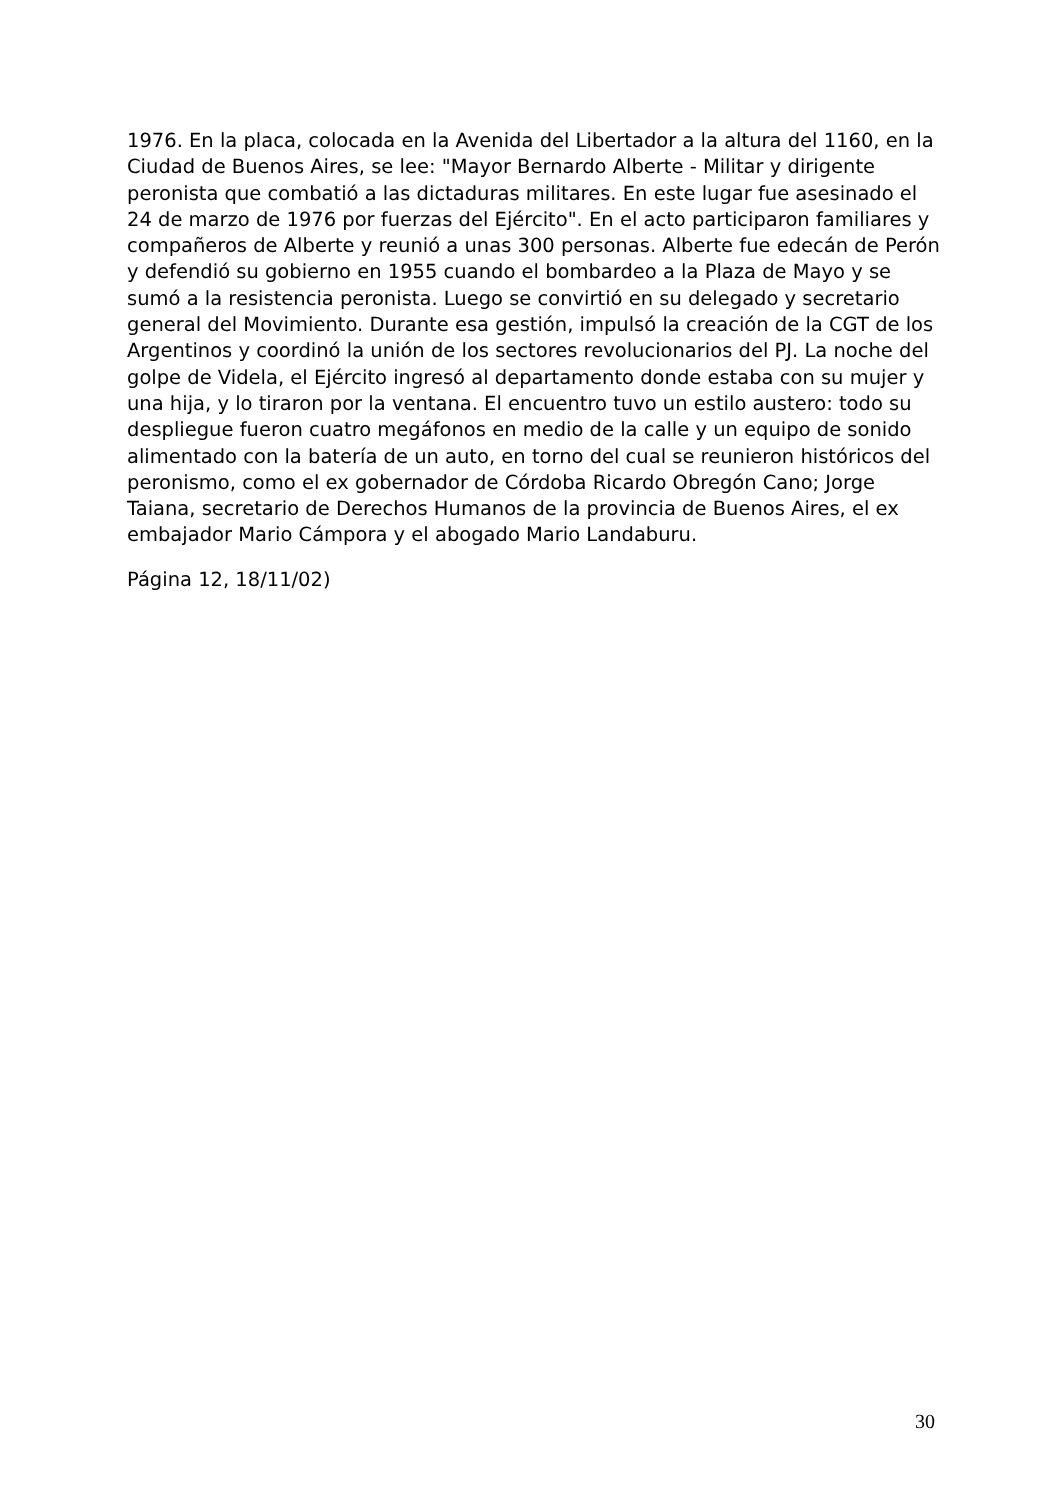1976. En la placa, colocada en la Avenida del Libertador a la altura del 1160, en la Ciudad de Buenos Aires, se lee: "Mayor Bernardo Alberte - Militar y dirigente peronista que combatió a las dictaduras militares. En este lugar fue asesinado el 24 de marzo de 1976 por fuerzas del Ejército". En el acto participaron familiares y compañeros de Alberte y reunió a unas 300 personas. Alberte fue edecán de Perón y defendió su gobierno en 1955 cuando el bombardeo a la Plaza de Mayo y se sumó a la resistencia peronista. Luego se convirtió en su delegado y secretario general del Movimiento. Durante esa gestión, impulsó la creación de la CGT de los Argentinos y coordinó la unión de los sectores revolucionarios del PJ. La noche del golpe de Videla, el Ejército ingresó al departamento donde estaba con su mujer y una hija, y lo tiraron por la ventana. El encuentro tuvo un estilo austero: todo su despliegue fueron cuatro megáfonos en medio de la calle y un equipo de sonido alimentado con la batería de un auto, en torno del cual se reunieron históricos del peronismo, como el ex gobernador de Córdoba Ricardo Obregón Cano; Jorge Taiana, secretario de Derechos Humanos de la provincia de Buenos Aires, el ex embajador Mario Cámpora y el abogado Mario Landaburu.
Página 12, 18/11/02)
30